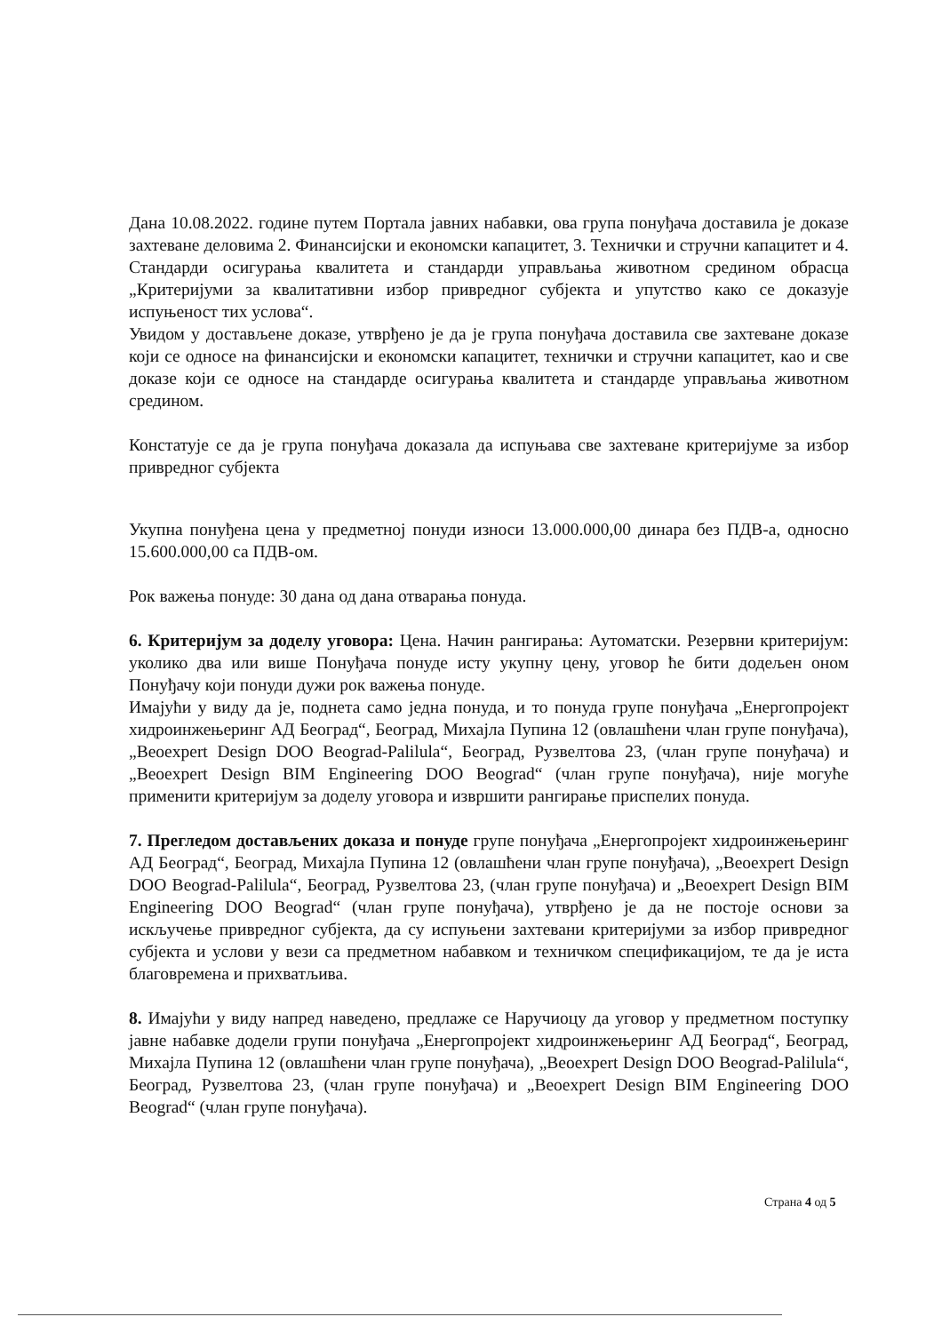Дана 10.08.2022. године путем Портала јавних набавки, ова група понуђача доставила је доказе захтеване деловима 2. Финансијски и економски капацитет, 3. Технички и стручни капацитет и 4. Стандарди осигурања квалитета и стандарди управљања животном средином обрасца „Критеријуми за квалитативни избор привредног субјекта и упутство како се доказује испуњеност тих услова“.
Увидом у достављене доказе, утврђено је да је група понуђача доставила све захтеване доказе који се односе на финансијски и економски капацитет, технички и стручни капацитет, као и све доказе који се односе на стандарде осигурања квалитета и стандарде управљања животном средином.
Констатује се да је група понуђача доказала да испуњава све захтеване критеријуме за избор привредног субјекта
Укупна понуђена цена у предметној понуди износи 13.000.000,00 динара без ПДВ-а, односно 15.600.000,00 са ПДВ-ом.
Рок важења понуде: 30 дана од дана отварања понуда.
6. Критеријум за доделу уговора: Цена. Начин рангирања: Аутоматски. Резервни критеријум: уколико два или више Понуђача понуде исту укупну цену, уговор ће бити додељен оном Понуђачу који понуди дужи рок важења понуде.
Имајући у виду да је, поднета само једна понуда, и то понуда групе понуђача „Енергопројект хидроинжењеринг АД Београд“, Београд, Михајла Пупина 12 (овлашћени члан групе понуђача), „Beoexpert Design DOO Beograd-Palilula“, Београд, Рузвелтова 23, (члан групе понуђача) и „Beoexpert Design BIM Engineering DOO Beograd“ (члан групе понуђача), није могуће применити критеријум за доделу уговора и извршити рангирање приспелих понуда.
7. Прегледом достављених доказа и понуде групе понуђача „Енергопројект хидроинжењеринг АД Београд“, Београд, Михајла Пупина 12 (овлашћени члан групе понуђача), „Beoexpert Design DOO Beograd-Palilula“, Београд, Рузвелтова 23, (члан групе понуђача) и „Beoexpert Design BIM Engineering DOO Beograd“ (члан групе понуђача), утврђено је да не постоје основи за искључење привредног субјекта, да су испуњени захтевани критеријуми за избор привредног субјекта и услови у вези са предметном набавком и техничком спецификацијом, те да је иста благовремена и прихватљива.
8. Имајући у виду напред наведено, предлаже се Наручиоцу да уговор у предметном поступку јавне набавке додели групи понуђача „Енергопројект хидроинжењеринг АД Београд“, Београд, Михајла Пупина 12 (овлашћени члан групе понуђача), „Beoexpert Design DOO Beograd-Palilula“, Београд, Рузвелтова 23, (члан групе понуђача) и „Beoexpert Design BIM Engineering DOO Beograd“ (члан групе понуђача).
Страна 4 од 5